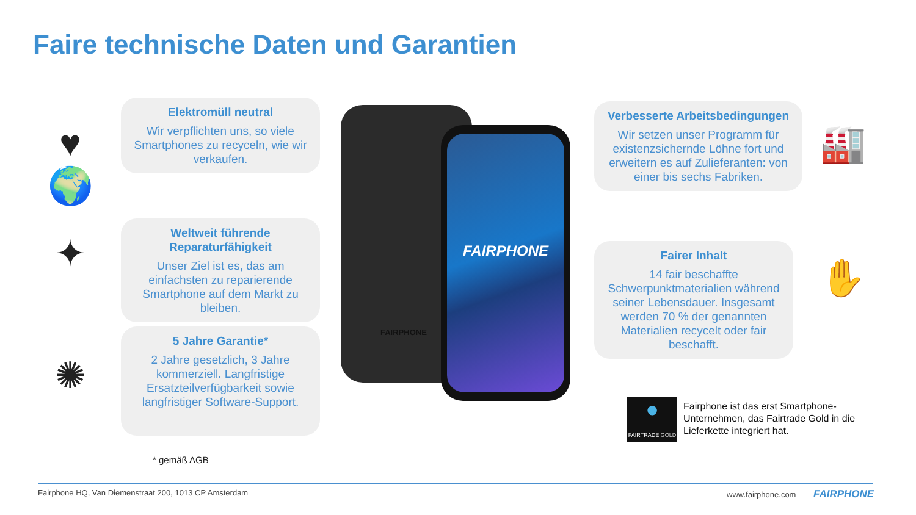Faire technische Daten und Garantien
♥
🌍
✦
✺
Elektromüll neutral
Wir verpflichten uns, so viele Smartphones zu recyceln, wie wir verkaufen.
Weltweit führende Reparaturfähigkeit
Unser Ziel ist es, das am einfachsten zu reparierende Smartphone auf dem Markt zu bleiben.
5 Jahre Garantie*
2 Jahre gesetzlich, 3 Jahre kommerziell. Langfristige Ersatzteilverfügbarkeit sowie langfristiger Software-Support.
* gemäß AGB
FAIRPHONE
FAIRPHONE
Verbesserte Arbeitsbedingungen
Wir setzen unser Programm für existenzsichernde Löhne fort und erweitern es auf Zulieferanten: von einer bis sechs Fabriken.
Fairer Inhalt
14 fair beschaffte Schwerpunktmaterialien während seiner Lebensdauer. Insgesamt werden 70 % der genannten Materialien recycelt oder fair beschafft.
🏭
✋
●
FAIRTRADE GOLD
Fairphone ist das erst Smartphone-Unternehmen, das Fairtrade Gold in die Lieferkette integriert hat.
Fairphone HQ, Van Diemenstraat 200, 1013 CP Amsterdam
www.fairphone.com FAIRPHONE